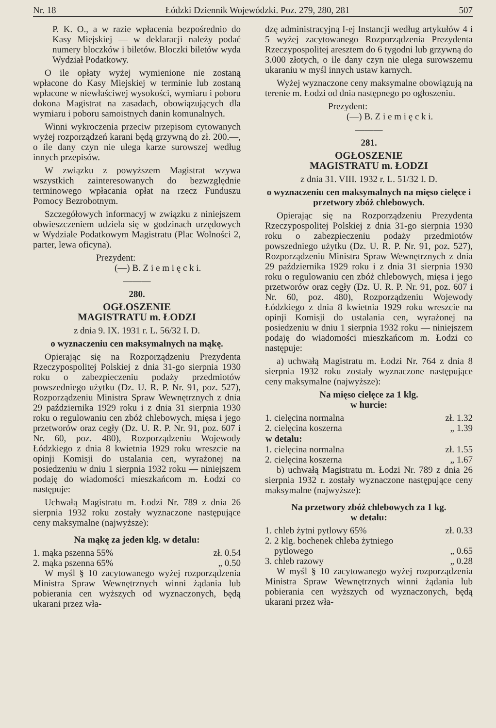Nr. 18 Łódzki Dziennik Wojewódzki. Poz. 279, 280, 281 507
P. K. O., a w razie wpłacenia bezpośrednio do Kasy Miejskiej — w deklaracji należy podać numery bloczków i biletów. Bloczki biletów wyda Wydział Podatkowy.
O ile opłaty wyżej wymienione nie zostaną wpłacone do Kasy Miejskiej w terminie lub zostaną wpłacone w niewłaściwej wysokości, wymiaru i poboru dokona Magistrat na zasadach, obowiązujących dla wymiaru i poboru samoistnych danin komunalnych.
Winni wykroczenia przeciw przepisom cytowanych wyżej rozporządzeń karani będą grzywną do zł. 200.—, o ile dany czyn nie ulega karze surowszej według innych przepisów.
W związku z powyższem Magistrat wzywa wszystkich zainteresowanych do bezwzględnie terminowego wpłacania opłat na rzecz Funduszu Pomocy Bezrobotnym.
Szczegółowych informacyj w związku z niniejszem obwieszczeniem udziela się w godzinach urzędowych w Wydziale Podatkowym Magistratu (Plac Wolności 2, parter, lewa oficyna).
Prezydent:
(—) B. Z i e m i ę c k i.
———
280.
OGŁOSZENIE
MAGISTRATU m. ŁODZI
z dnia 9. IX. 1931 r. L. 56/32 I. D.
o wyznaczeniu cen maksymalnych na mąkę.
Opierając się na Rozporządzeniu Prezydenta Rzeczypospolitej Polskiej z dnia 31-go sierpnia 1930 roku o zabezpieczeniu podaży przedmiotów powszedniego użytku (Dz. U. R. P. Nr. 91, poz. 527), Rozporządzeniu Ministra Spraw Wewnętrznych z dnia 29 października 1929 roku i z dnia 31 sierpnia 1930 roku o regulowaniu cen zbóż chlebowych, mięsa i jego przetworów oraz cegły (Dz. U. R. P. Nr. 91, poz. 607 i Nr. 60, poz. 480), Rozporządzeniu Wojewody Łódzkiego z dnia 8 kwietnia 1929 roku wreszcie na opinji Komisji do ustalania cen, wyrażonej na posiedzeniu w dniu 1 sierpnia 1932 roku — niniejszem podaję do wiadomości mieszkańcom m. Łodzi co następuje:
Uchwałą Magistratu m. Łodzi Nr. 789 z dnia 26 sierpnia 1932 roku zostały wyznaczone następujące ceny maksymalne (najwyższe):
Na mąkę za jeden klg. w detalu:
| 1. mąka pszenna 55% | zł. 0.54 |
| 2. mąka pszenna 65% | „ 0.50 |
W myśl § 10 zacytowanego wyżej rozporządzenia Ministra Spraw Wewnętrznych winni żądania lub pobierania cen wyższych od wyznaczonych, będą ukarani przez wła-
dzę administracyjną I-ej Instancji według artykułów 4 i 5 wyżej zacytowanego Rozporządzenia Prezydenta Rzeczypospolitej aresztem do 6 tygodni lub grzywną do 3.000 złotych, o ile dany czyn nie ulega surowszemu ukaraniu w myśl innych ustaw karnych.
Wyżej wyznaczone ceny maksymalne obowiązują na terenie m. Łodzi od dnia następnego po ogłoszeniu.
Prezydent:
(—) B. Z i e m i ę c k i.
———
281.
OGŁOSZENIE
MAGISTRATU m. ŁODZI
z dnia 31. VIII. 1932 r. L. 51/32 I. D.
o wyznaczeniu cen maksymalnych na mięso cielęce i przetwory zbóż chlebowych.
Opierając się na Rozporządzeniu Prezydenta Rzeczypospolitej Polskiej z dnia 31-go sierpnia 1930 roku o zabezpieczeniu podaży przedmiotów powszedniego użytku (Dz. U. R. P. Nr. 91, poz. 527), Rozporządzeniu Ministra Spraw Wewnętrznych z dnia 29 października 1929 roku i z dnia 31 sierpnia 1930 roku o regulowaniu cen zbóż chlebowych, mięsa i jego przetworów oraz cegły (Dz. U. R. P. Nr. 91, poz. 607 i Nr. 60, poz. 480), Rozporządzeniu Wojewody Łódzkiego z dnia 8 kwietnia 1929 roku wreszcie na opinji Komisji do ustalania cen, wyrażonej na posiedzeniu w dniu 1 sierpnia 1932 roku — niniejszem podaję do wiadomości mieszkańcom m. Łodzi co następuje:
a) uchwałą Magistratu m. Łodzi Nr. 764 z dnia 8 sierpnia 1932 roku zostały wyznaczone następujące ceny maksymalne (najwyższe):
Na mięso cielęce za 1 klg.
w hurcie:
| 1. cielęcina normalna | zł. 1.32 |
| 2. cielęcina koszerna | „ 1.39 |
| w detalu: | |
| 1. cielęcina normalna | zł. 1.55 |
| 2. cielęcina koszerna | „ 1.67 |
b) uchwałą Magistratu m. Łodzi Nr. 789 z dnia 26 sierpnia 1932 r. zostały wyznaczone następujące ceny maksymalne (najwyższe):
Na przetwory zbóż chlebowych za 1 kg.
w detalu:
| 1. chleb żytni pytlowy 65% | zł. 0.33 |
| 2. 2 klg. bochenek chleba żytniego pytlowego | „ 0.65 |
| 3. chleb razowy | „ 0.28 |
W myśl § 10 zacytowanego wyżej rozporządzenia Ministra Spraw Wewnętrznych winni żądania lub pobierania cen wyższych od wyznaczonych, będą ukarani przez wła-